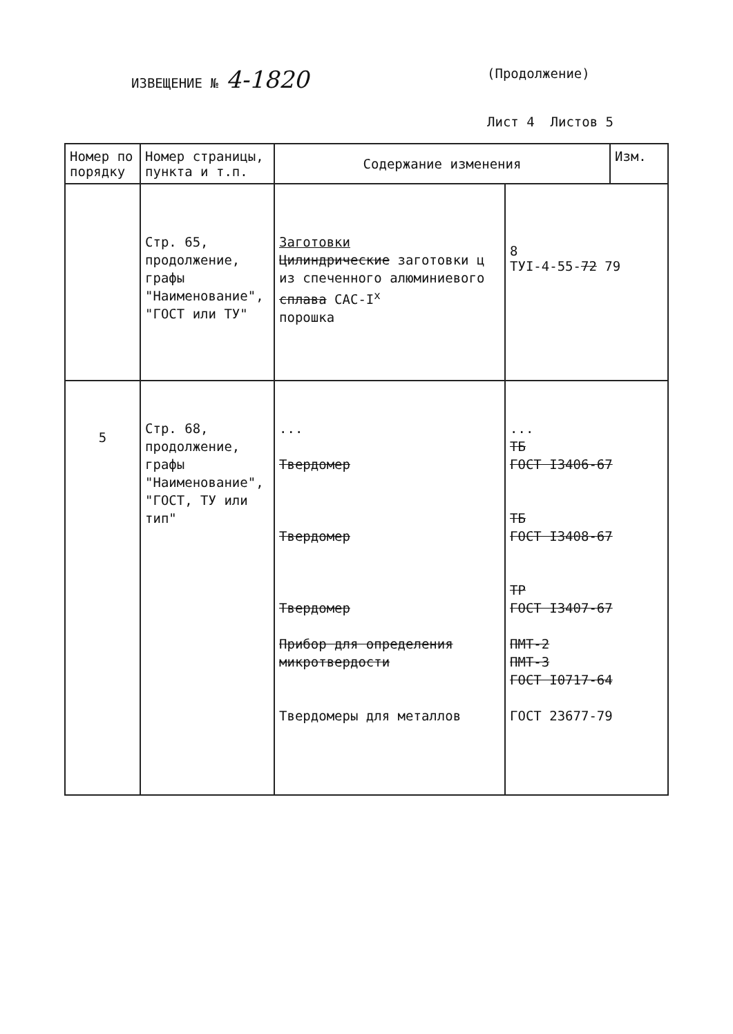ИЗВЕЩЕНИЕ № 4-1820
(Продолжение)
Лист 4 Листов 5
| Номер по порядку | Номер страницы, пункта и т.п. | Содержание изменения | | Изм. |
| --- | --- | --- | --- | --- |
| | Стр. 65, продолжение, графы "Наименование", "ГОСТ или ТУ" | Заготовки Цилиндрические заготовки ц из спеченного алюминиевого сплава САС-I<sup>x</sup> порошка | 8 ТУI-4-55- 72 79 | |
| 5 | Стр. 68, продолжение, графы "Наименование", "ГОСТ, ТУ или тип" | ... Твердомер Твердомер Твердомер Прибор для определения микротвердости Твердомеры для металлов | ... ТБ ГОСТ I3406-67 ТБ ГОСТ I3408-67 ТР ГОСТ I3407-67 ПМТ-2 ПМТ-3 ГОСТ I0717-64 ГОСТ 23677-79 | |